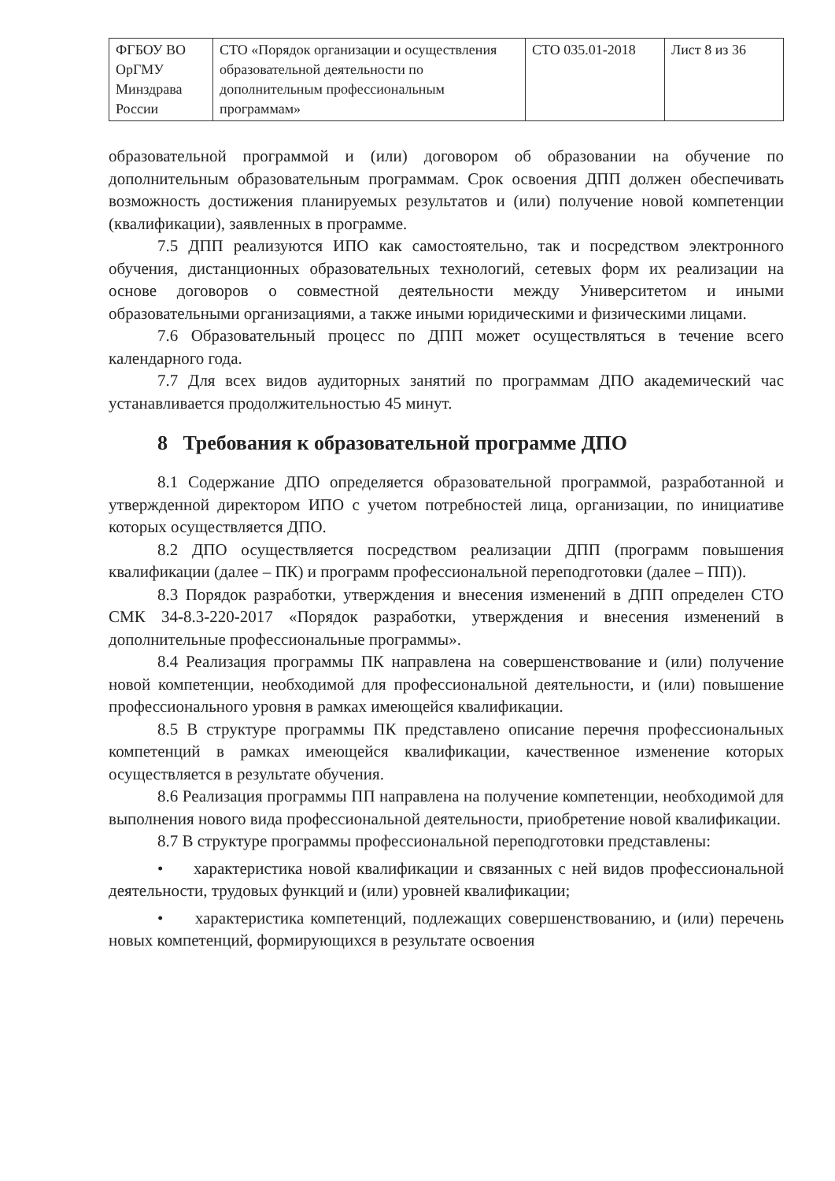| ФГБОУ ВО ОрГМУ Минздрава России | СТО «Порядок организации и осуществления образовательной деятельности по дополнительным профессиональным программам» | СТО 035.01-2018 | Лист 8 из 36 |
образовательной программой и (или) договором об образовании на обучение по дополнительным образовательным программам. Срок освоения ДПП должен обеспечивать возможность достижения планируемых результатов и (или) получение новой компетенции (квалификации), заявленных в программе.
7.5 ДПП реализуются ИПО как самостоятельно, так и посредством электронного обучения, дистанционных образовательных технологий, сетевых форм их реализации на основе договоров о совместной деятельности между Университетом и иными образовательными организациями, а также иными юридическими и физическими лицами.
7.6 Образовательный процесс по ДПП может осуществляться в течение всего календарного года.
7.7 Для всех видов аудиторных занятий по программам ДПО академический час устанавливается продолжительностью 45 минут.
8 Требования к образовательной программе ДПО
8.1 Содержание ДПО определяется образовательной программой, разработанной и утвержденной директором ИПО с учетом потребностей лица, организации, по инициативе которых осуществляется ДПО.
8.2 ДПО осуществляется посредством реализации ДПП (программ повышения квалификации (далее – ПК) и программ профессиональной переподготовки (далее – ПП)).
8.3 Порядок разработки, утверждения и внесения изменений в ДПП определен СТО СМК 34-8.3-220-2017 «Порядок разработки, утверждения и внесения изменений в дополнительные профессиональные программы».
8.4 Реализация программы ПК направлена на совершенствование и (или) получение новой компетенции, необходимой для профессиональной деятельности, и (или) повышение профессионального уровня в рамках имеющейся квалификации.
8.5 В структуре программы ПК представлено описание перечня профессиональных компетенций в рамках имеющейся квалификации, качественное изменение которых осуществляется в результате обучения.
8.6 Реализация программы ПП направлена на получение компетенции, необходимой для выполнения нового вида профессиональной деятельности, приобретение новой квалификации.
8.7 В структуре программы профессиональной переподготовки представлены:
• характеристика новой квалификации и связанных с ней видов профессиональной деятельности, трудовых функций и (или) уровней квалификации;
• характеристика компетенций, подлежащих совершенствованию, и (или) перечень новых компетенций, формирующихся в результате освоения